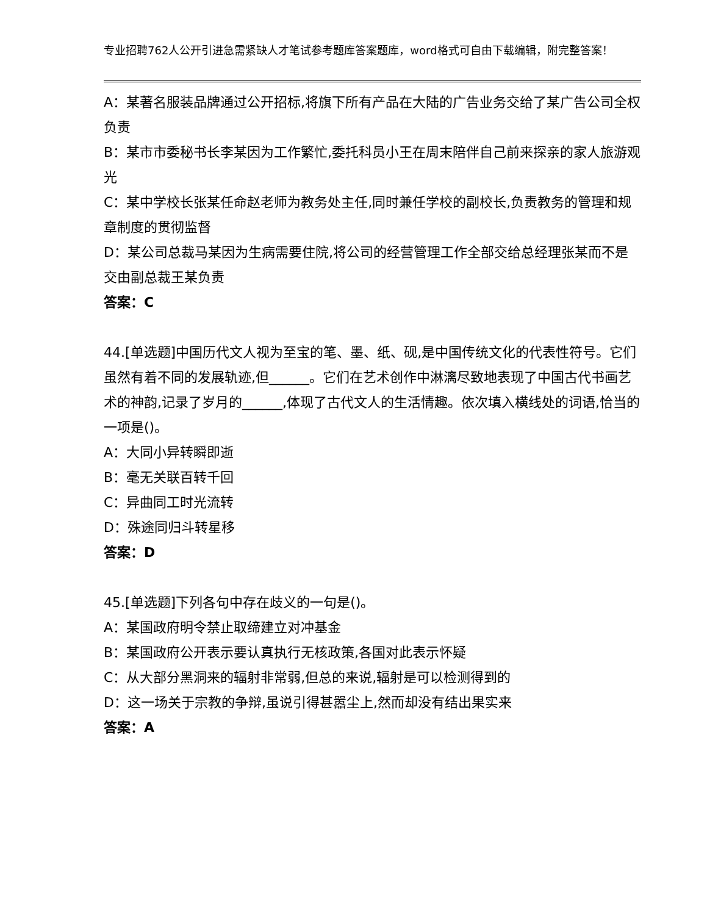专业招聘762人公开引进急需紧缺人才笔试参考题库答案题库，word格式可自由下载编辑，附完整答案！
A：某著名服装品牌通过公开招标,将旗下所有产品在大陆的广告业务交给了某广告公司全权负责
B：某市市委秘书长李某因为工作繁忙,委托科员小王在周末陪伴自己前来探亲的家人旅游观光
C：某中学校长张某任命赵老师为教务处主任,同时兼任学校的副校长,负责教务的管理和规章制度的贯彻监督
D：某公司总裁马某因为生病需要住院,将公司的经营管理工作全部交给总经理张某而不是交由副总裁王某负责
答案：C
44.[单选题]中国历代文人视为至宝的笔、墨、纸、砚,是中国传统文化的代表性符号。它们虽然有着不同的发展轨迹,但______。它们在艺术创作中淋漓尽致地表现了中国古代书画艺术的神韵,记录了岁月的______,体现了古代文人的生活情趣。依次填入横线处的词语,恰当的一项是()。
A：大同小异转瞬即逝
B：毫无关联百转千回
C：异曲同工时光流转
D：殊途同归斗转星移
答案：D
45.[单选题]下列各句中存在歧义的一句是()。
A：某国政府明令禁止取缔建立对冲基金
B：某国政府公开表示要认真执行无核政策,各国对此表示怀疑
C：从大部分黑洞来的辐射非常弱,但总的来说,辐射是可以检测得到的
D：这一场关于宗教的争辩,虽说引得甚嚣尘上,然而却没有结出果实来
答案：A